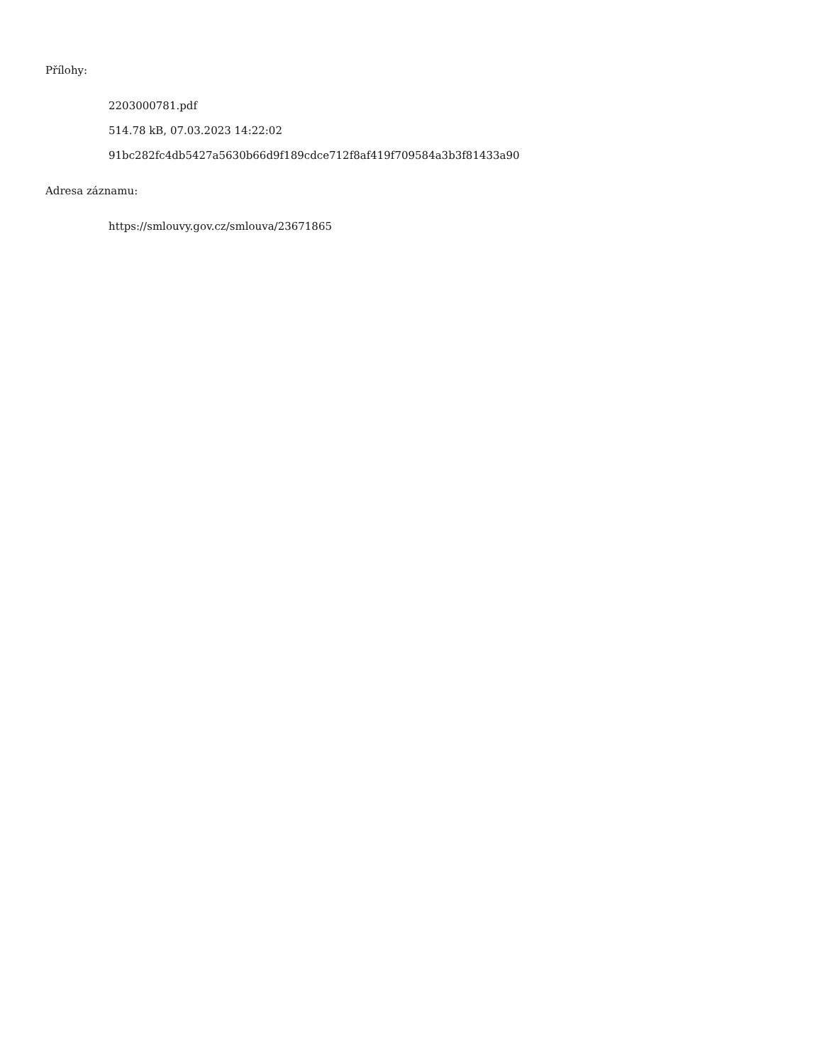Přílohy:
2203000781.pdf
514.78 kB, 07.03.2023 14:22:02
91bc282fc4db5427a5630b66d9f189cdce712f8af419f709584a3b3f81433a90
Adresa záznamu:
https://smlouvy.gov.cz/smlouva/23671865